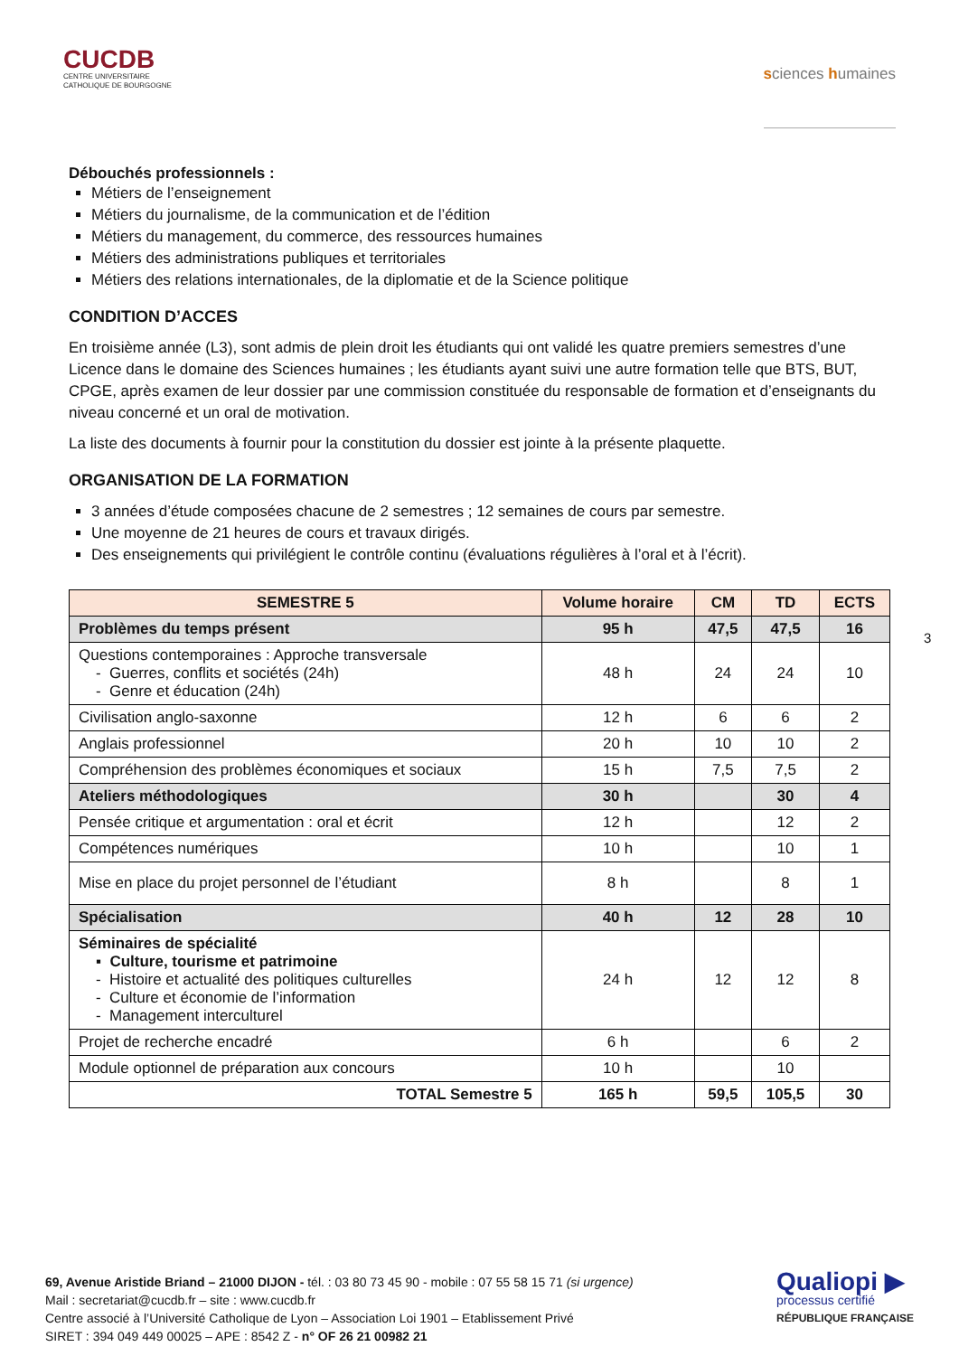CUCDB
CENTRE UNIVERSITAIRE
CATHOLIQUE DE BOURGOGNE
sciences humaines
Débouchés professionnels :
Métiers de l’enseignement
Métiers du journalisme, de la communication et de l’édition
Métiers du management, du commerce, des ressources humaines
Métiers des administrations publiques et territoriales
Métiers des relations internationales, de la diplomatie et de la Science politique
CONDITION D’ACCES
En troisième année (L3), sont admis de plein droit les étudiants qui ont validé les quatre premiers semestres d’une Licence dans le domaine des Sciences humaines ; les étudiants ayant suivi une autre formation telle que BTS, BUT, CPGE, après examen de leur dossier par une commission constituée du responsable de formation et d’enseignants du niveau concerné et un oral de motivation.
La liste des documents à fournir pour la constitution du dossier est jointe à la présente plaquette.
ORGANISATION DE LA FORMATION
3 années d’étude composées chacune de 2 semestres ; 12 semaines de cours par semestre.
Une moyenne de 21 heures de cours et travaux dirigés.
Des enseignements qui privilégient le contrôle continu (évaluations régulières à l’oral et à l’écrit).
| SEMESTRE 5 | Volume horaire | CM | TD | ECTS |
| --- | --- | --- | --- | --- |
| Problèmes du temps présent | 95 h | 47,5 | 47,5 | 16 |
| Questions contemporaines : Approche transversale - Guerres, conflits et sociétés (24h) - Genre et éducation (24h) | 48 h | 24 | 24 | 10 |
| Civilisation anglo-saxonne | 12 h | 6 | 6 | 2 |
| Anglais professionnel | 20 h | 10 | 10 | 2 |
| Compréhension des problèmes économiques et sociaux | 15 h | 7,5 | 7,5 | 2 |
| Ateliers méthodologiques | 30 h | | 30 | 4 |
| Pensée critique et argumentation : oral et écrit | 12 h | | 12 | 2 |
| Compétences numériques | 10 h | | 10 | 1 |
| Mise en place du projet personnel de l’étudiant | 8 h | | 8 | 1 |
| Spécialisation | 40 h | 12 | 28 | 10 |
| Séminaires de spécialité ▪ Culture, tourisme et patrimoine - Histoire et actualité des politiques culturelles - Culture et économie de l’information - Management interculturel | 24 h | 12 | 12 | 8 |
| Projet de recherche encadré | 6 h | | 6 | 2 |
| Module optionnel de préparation aux concours | 10 h | | 10 | |
| TOTAL Semestre 5 | 165 h | 59,5 | 105,5 | 30 |
3
69, Avenue Aristide Briand – 21000 DIJON - tél. : 03 80 73 45 90 - mobile : 07 55 58 15 71 (si urgence)
Mail : secretariat@cucdb.fr – site : www.cucdb.fr
Centre associé à l’Université Catholique de Lyon – Association Loi 1901 – Etablissement Privé
SIRET : 394 049 449 00025 – APE : 8542 Z - n° OF 26 21 00982 21
Qualiopi ▶
processus certifié
RÉPUBLIQUE FRANÇAISE